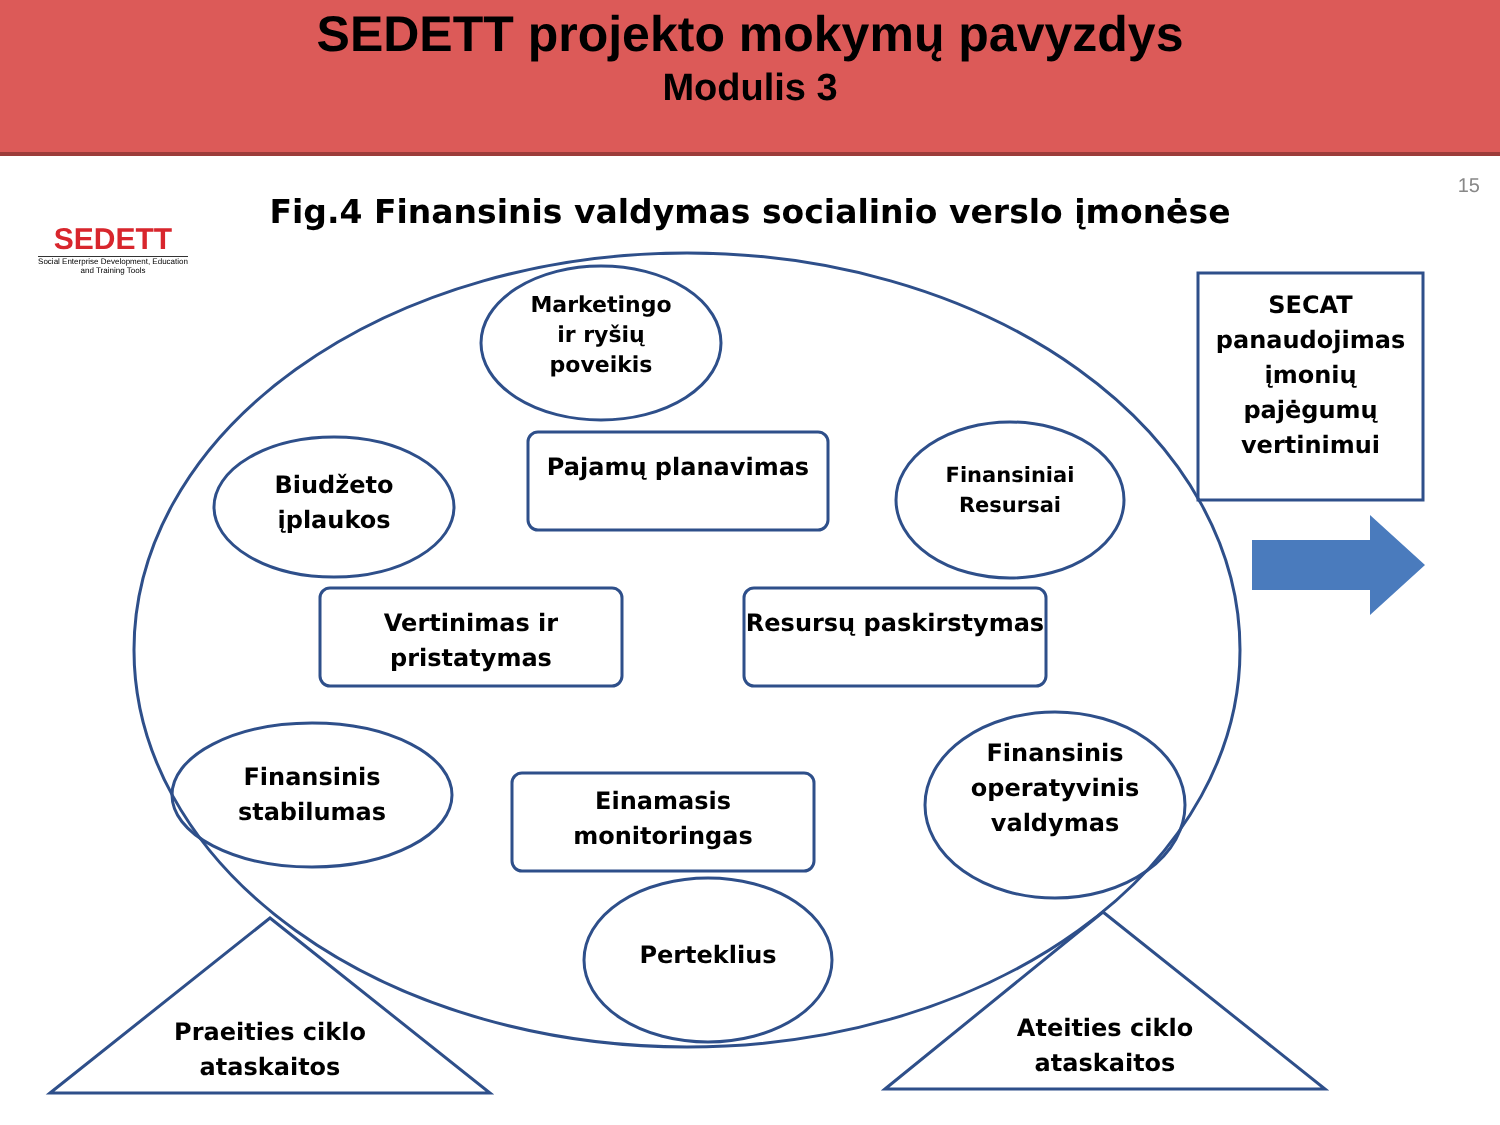SEDETT projekto mokymų pavyzdys
Modulis 3
SEDETT
Social Enterprise Development, Education and Training Tools
15
Fig.4 Finansinis valdymas socialinio verslo įmonėse
Marketingo ir ryšių poveikis
Biudžeto įplaukos
Finansiniai Resursai
Pajamų planavimas
Vertinimas ir pristatymas
Resursų paskirstymas
Finansinis stabilumas
Einamasis monitoringas
Finansinis operatyvinis valdymas
Perteklius
Praeities ciklo ataskaitos
Ateities ciklo ataskaitos
SECAT panaudojimas įmonių pajėgumų vertinimui